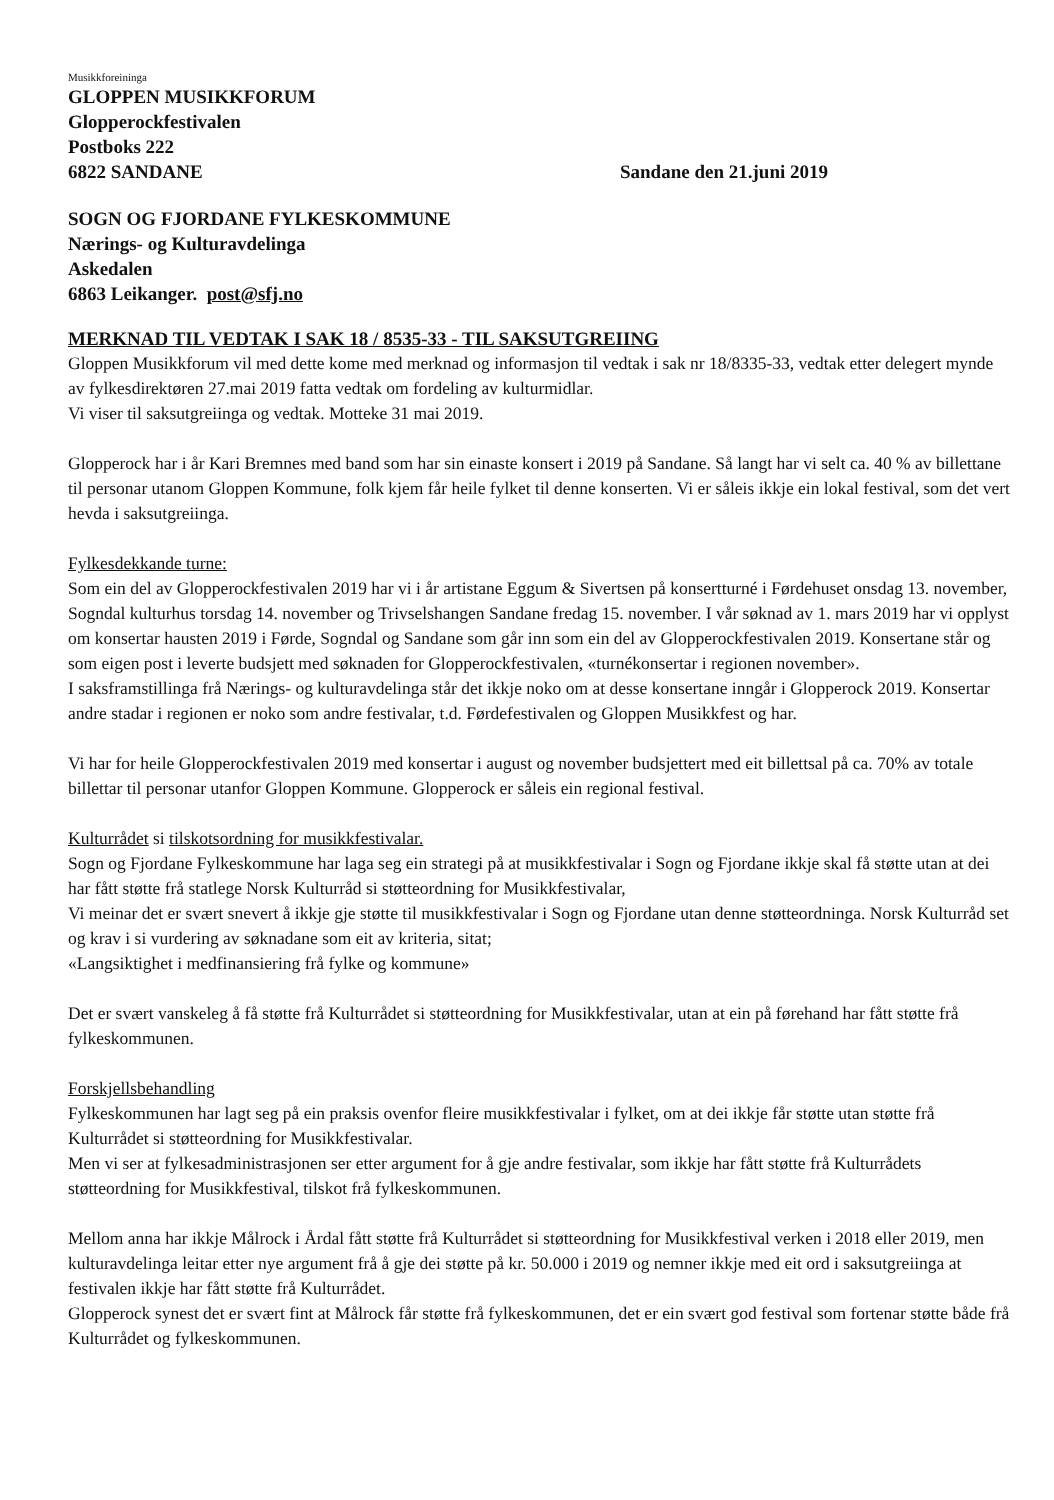Musikkforeininga
GLOPPEN MUSIKKFORUM
Glopperockfestivalen
Postboks 222
6822 SANDANE Sandane den 21.juni 2019
SOGN OG FJORDANE FYLKESKOMMUNE
Nærings- og Kulturavdelinga
Askedalen
6863 Leikanger. post@sfj.no
MERKNAD TIL VEDTAK I SAK 18 / 8535-33 - TIL SAKSUTGREIING
Gloppen Musikkforum vil med dette kome med merknad og informasjon til vedtak i sak nr 18/8335-33, vedtak etter delegert mynde av fylkesdirektøren 27.mai 2019 fatta vedtak om fordeling av kulturmidlar.
Vi viser til saksutgreiinga og vedtak. Motteke 31 mai 2019.
Glopperock har i år Kari Bremnes med band som har sin einaste konsert i 2019 på Sandane. Så langt har vi selt ca. 40 % av billettane til personar utanom Gloppen Kommune, folk kjem får heile fylket til denne konserten. Vi er såleis ikkje ein lokal festival, som det vert hevda i saksutgreiinga.
Fylkesdekkande turne:
Som ein del av Glopperockfestivalen 2019 har vi i år artistane Eggum & Sivertsen på konsertturné i Førdehuset onsdag 13. november, Sogndal kulturhus torsdag 14. november og Trivselshangen Sandane fredag 15. november. I vår søknad av 1. mars 2019 har vi opplyst om konsertar hausten 2019 i Førde, Sogndal og Sandane som går inn som ein del av Glopperockfestivalen 2019. Konsertane står og som eigen post i leverte budsjett med søknaden for Glopperockfestivalen, «turnékonsertar i regionen november».
I saksframstillinga frå Nærings- og kulturavdelinga står det ikkje noko om at desse konsertane inngår i Glopperock 2019. Konsertar andre stadar i regionen er noko som andre festivalar, t.d. Førdefestivalen og Gloppen Musikkfest og har.
Vi har for heile Glopperockfestivalen 2019 med konsertar i august og november budsjettert med eit billettsal på ca. 70% av totale billettar til personar utanfor Gloppen Kommune. Glopperock er såleis ein regional festival.
Kulturrådet si tilskotsordning for musikkfestivalar.
Sogn og Fjordane Fylkeskommune har laga seg ein strategi på at musikkfestivalar i Sogn og Fjordane ikkje skal få støtte utan at dei har fått støtte frå statlege Norsk Kulturråd si støtteordning for Musikkfestivalar,
Vi meinar det er svært snevert å ikkje gje støtte til musikkfestivalar i Sogn og Fjordane utan denne støtteordninga. Norsk Kulturråd set og krav i si vurdering av søknadane som eit av kriteria, sitat;
«Langsiktighet i medfinansiering frå fylke og kommune»
Det er svært vanskeleg å få støtte frå Kulturrådet si støtteordning for Musikkfestivalar, utan at ein på førehand har fått støtte frå fylkeskommunen.
Forskjellsbehandling
Fylkeskommunen har lagt seg på ein praksis ovenfor fleire musikkfestivalar i fylket, om at dei ikkje får støtte utan støtte frå Kulturrådet si støtteordning for Musikkfestivalar.
Men vi ser at fylkesadministrasjonen ser etter argument for å gje andre festivalar, som ikkje har fått støtte frå Kulturrådets støtteordning for Musikkfestival, tilskot frå fylkeskommunen.
Mellom anna har ikkje Målrock i Årdal fått støtte frå Kulturrådet si støtteordning for Musikkfestival verken i 2018 eller 2019, men kulturavdelinga leitar etter nye argument frå å gje dei støtte på kr. 50.000 i 2019 og nemner ikkje med eit ord i saksutgreiinga at festivalen ikkje har fått støtte frå Kulturrådet.
Glopperock synest det er svært fint at Målrock får støtte frå fylkeskommunen, det er ein svært god festival som fortenar støtte både frå Kulturrådet og fylkeskommunen.